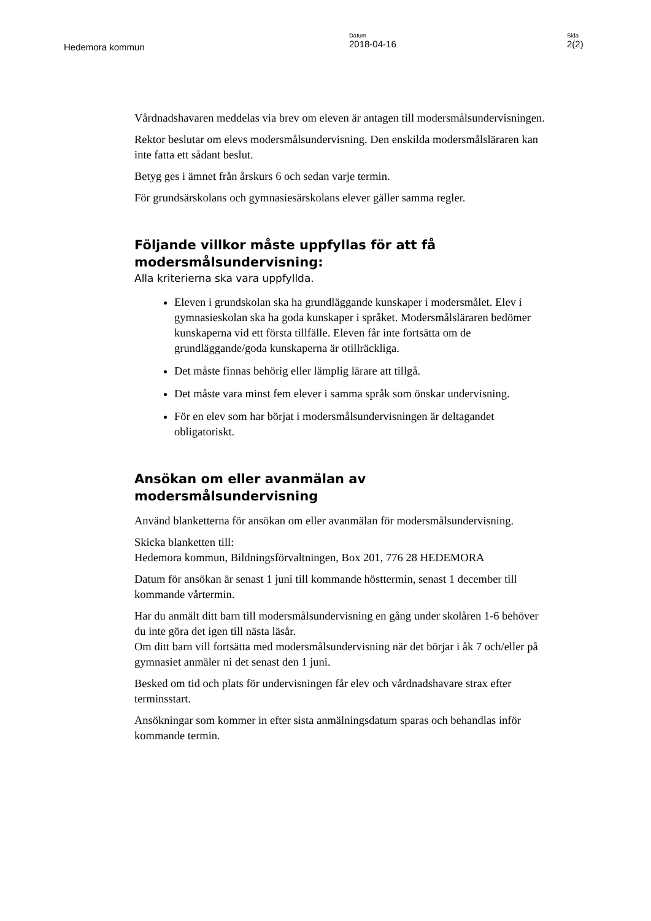Hedemora kommun
Datum
2018-04-16
Sida
2(2)
Vårdnadshavaren meddelas via brev om eleven är antagen till modersmålsundervisningen.
Rektor beslutar om elevs modersmålsundervisning. Den enskilda modersmålsläraren kan inte fatta ett sådant beslut.
Betyg ges i ämnet från årskurs 6 och sedan varje termin.
För grundsärskolans och gymnasiesärskolans elever gäller samma regler.
Följande villkor måste uppfyllas för att få modersmålsundervisning:
Alla kriterierna ska vara uppfyllda.
Eleven i grundskolan ska ha grundläggande kunskaper i modersmålet. Elev i gymnasieskolan ska ha goda kunskaper i språket. Modersmålsläraren bedömer kunskaperna vid ett första tillfälle. Eleven får inte fortsätta om de grundläggande/goda kunskaperna är otillräckliga.
Det måste finnas behörig eller lämplig lärare att tillgå.
Det måste vara minst fem elever i samma språk som önskar undervisning.
För en elev som har börjat i modersmålsundervisningen är deltagandet obligatoriskt.
Ansökan om eller avanmälan av modersmålsundervisning
Använd blanketterna för ansökan om eller avanmälan för modersmålsundervisning.
Skicka blanketten till:
Hedemora kommun, Bildningsförvaltningen, Box 201, 776 28 HEDEMORA
Datum för ansökan är senast 1 juni till kommande hösttermin, senast 1 december till kommande vårtermin.
Har du anmält ditt barn till modersmålsundervisning en gång under skolåren 1-6 behöver du inte göra det igen till nästa läsår.
Om ditt barn vill fortsätta med modersmålsundervisning när det börjar i åk 7 och/eller på gymnasiet anmäler ni det senast den 1 juni.
Besked om tid och plats för undervisningen får elev och vårdnadshavare strax efter terminsstart.
Ansökningar som kommer in efter sista anmälningsdatum sparas och behandlas inför kommande termin.